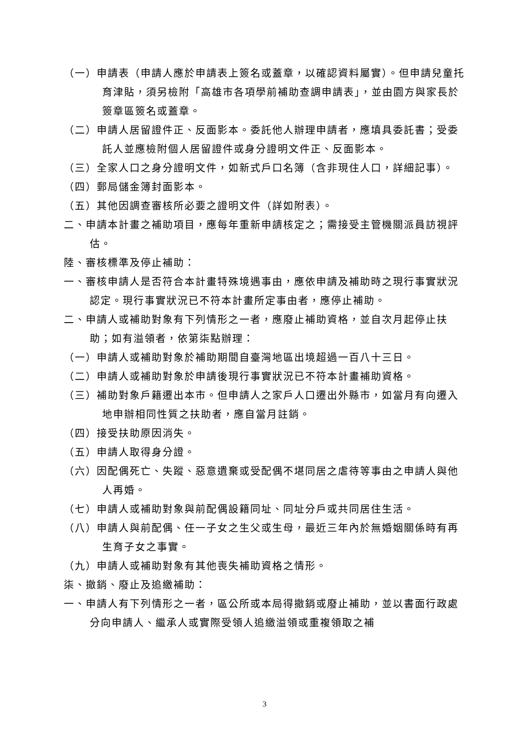（一）申請表（申請人應於申請表上簽名或蓋章，以確認資料屬實）。但申請兒童托育津貼，須另檢附「高雄市各項學前補助查調申請表」，並由園方與家長於簽章區簽名或蓋章。
（二）申請人居留證件正、反面影本。委託他人辦理申請者，應填具委託書；受委託人並應檢附個人居留證件或身分證明文件正、反面影本。
（三）全家人口之身分證明文件，如新式戶口名簿（含非現住人口，詳細記事）。
（四）郵局儲金簿封面影本。
（五）其他因調查審核所必要之證明文件（詳如附表）。
二、申請本計畫之補助項目，應每年重新申請核定之；需接受主管機關派員訪視評估。
陸、審核標準及停止補助：
一、審核申請人是否符合本計畫特殊境遇事由，應依申請及補助時之現行事實狀況認定。現行事實狀況已不符本計畫所定事由者，應停止補助。
二、申請人或補助對象有下列情形之一者，應廢止補助資格，並自次月起停止扶助；如有溢領者，依第柒點辦理：
（一）申請人或補助對象於補助期間自臺灣地區出境超過一百八十三日。
（二）申請人或補助對象於申請後現行事實狀況已不符本計畫補助資格。
（三）補助對象戶籍遷出本市。但申請人之家戶人口遷出外縣市，如當月有向遷入地申辦相同性質之扶助者，應自當月註銷。
（四）接受扶助原因消失。
（五）申請人取得身分證。
（六）因配偶死亡、失蹤、惡意遺棄或受配偶不堪同居之虐待等事由之申請人與他人再婚。
（七）申請人或補助對象與前配偶設籍同址、同址分戶或共同居住生活。
（八）申請人與前配偶、任一子女之生父或生母，最近三年內於無婚姻關係時有再生育子女之事實。
（九）申請人或補助對象有其他喪失補助資格之情形。
柒、撤銷、廢止及追繳補助：
一、申請人有下列情形之一者，區公所或本局得撤銷或廢止補助，並以書面行政處分向申請人、繼承人或實際受領人追繳溢領或重複領取之補
3